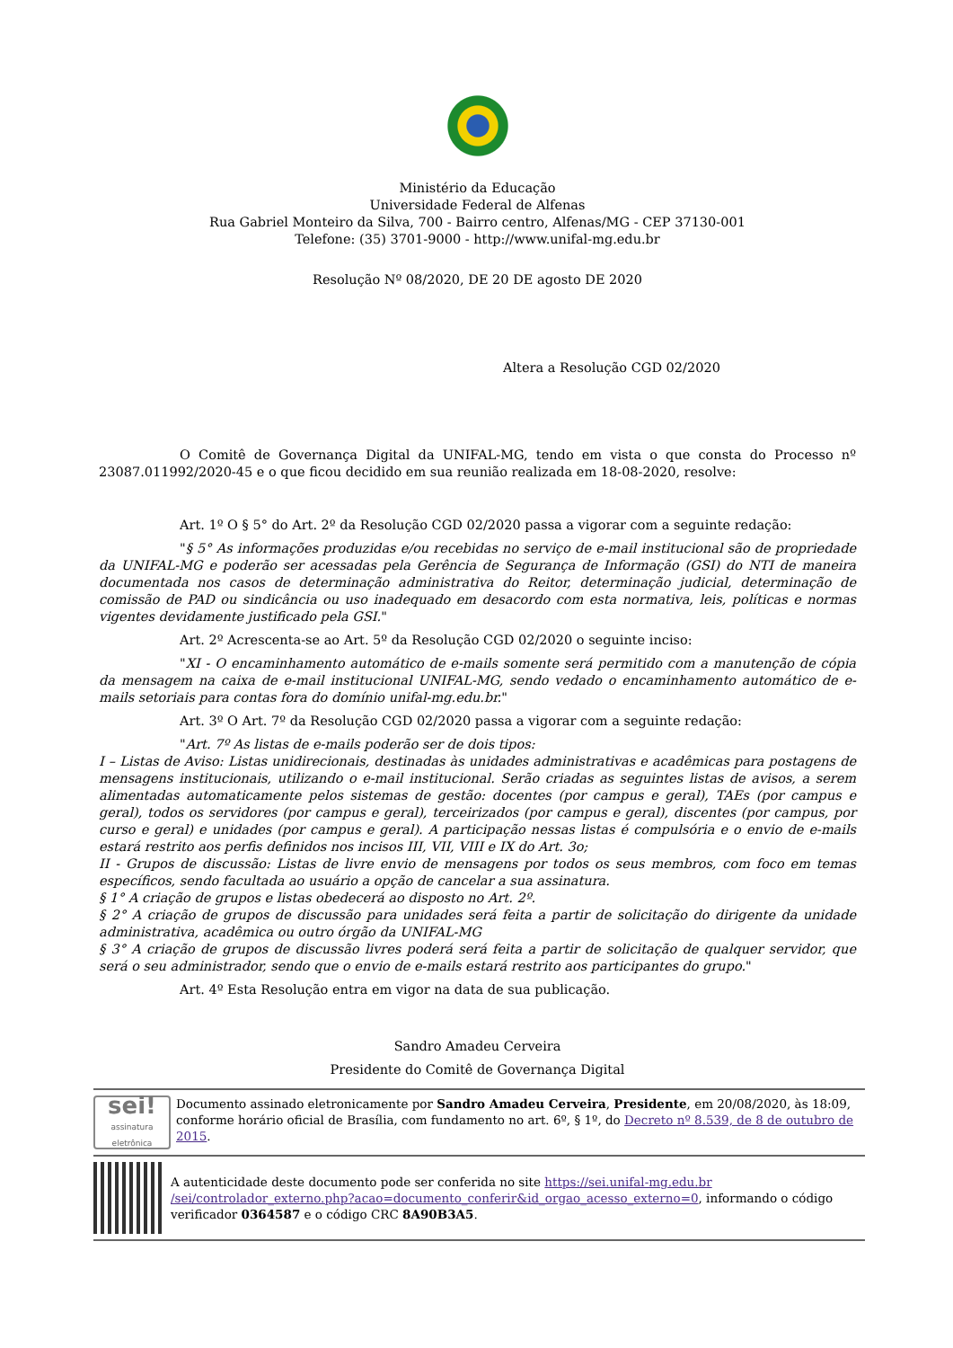Ministério da Educação
Universidade Federal de Alfenas
Rua Gabriel Monteiro da Silva, 700 - Bairro centro, Alfenas/MG - CEP 37130-001
Telefone: (35) 3701-9000 - http://www.unifal-mg.edu.br
Resolução Nº 08/2020, DE 20 DE agosto DE 2020
Altera a Resolução CGD 02/2020
O Comitê de Governança Digital da UNIFAL-MG, tendo em vista o que consta do Processo nº 23087.011992/2020-45 e o que ficou decidido em sua reunião realizada em 18-08-2020, resolve:
Art. 1º O § 5° do Art. 2º da Resolução CGD 02/2020 passa a vigorar com a seguinte redação:
"§ 5° As informações produzidas e/ou recebidas no serviço de e-mail institucional são de propriedade da UNIFAL-MG e poderão ser acessadas pela Gerência de Segurança de Informação (GSI) do NTI de maneira documentada nos casos de determinação administrativa do Reitor, determinação judicial, determinação de comissão de PAD ou sindicância ou uso inadequado em desacordo com esta normativa, leis, políticas e normas vigentes devidamente justificado pela GSI."
Art. 2º Acrescenta-se ao Art. 5º da Resolução CGD 02/2020 o seguinte inciso:
"XI - O encaminhamento automático de e-mails somente será permitido com a manutenção de cópia da mensagem na caixa de e-mail institucional UNIFAL-MG, sendo vedado o encaminhamento automático de e-mails setoriais para contas fora do domínio unifal-mg.edu.br."
Art. 3º O Art. 7º da Resolução CGD 02/2020 passa a vigorar com a seguinte redação:
"Art. 7º As listas de e-mails poderão ser de dois tipos:
I – Listas de Aviso: Listas unidirecionais, destinadas às unidades administrativas e acadêmicas para postagens de mensagens institucionais, utilizando o e-mail institucional. Serão criadas as seguintes listas de avisos, a serem alimentadas automaticamente pelos sistemas de gestão: docentes (por campus e geral), TAEs (por campus e geral), todos os servidores (por campus e geral), terceirizados (por campus e geral), discentes (por campus, por curso e geral) e unidades (por campus e geral). A participação nessas listas é compulsória e o envio de e-mails estará restrito aos perfis definidos nos incisos III, VII, VIII e IX do Art. 3o;
II - Grupos de discussão: Listas de livre envio de mensagens por todos os seus membros, com foco em temas específicos, sendo facultada ao usuário a opção de cancelar a sua assinatura.
§ 1° A criação de grupos e listas obedecerá ao disposto no Art. 2º.
§ 2° A criação de grupos de discussão para unidades será feita a partir de solicitação do dirigente da unidade administrativa, acadêmica ou outro órgão da UNIFAL-MG
§ 3° A criação de grupos de discussão livres poderá será feita a partir de solicitação de qualquer servidor, que será o seu administrador, sendo que o envio de e-mails estará restrito aos participantes do grupo."
Art. 4º Esta Resolução entra em vigor na data de sua publicação.
Sandro Amadeu Cerveira
Presidente do Comitê de Governança Digital
sei!
assinatura eletrônica
Documento assinado eletronicamente por Sandro Amadeu Cerveira, Presidente, em 20/08/2020, às 18:09, conforme horário oficial de Brasília, com fundamento no art. 6º, § 1º, do Decreto nº 8.539, de 8 de outubro de 2015.
A autenticidade deste documento pode ser conferida no site https://sei.unifal-mg.edu.br /sei/controlador_externo.php?acao=documento_conferir&id_orgao_acesso_externo=0, informando o código verificador 0364587 e o código CRC 8A90B3A5.